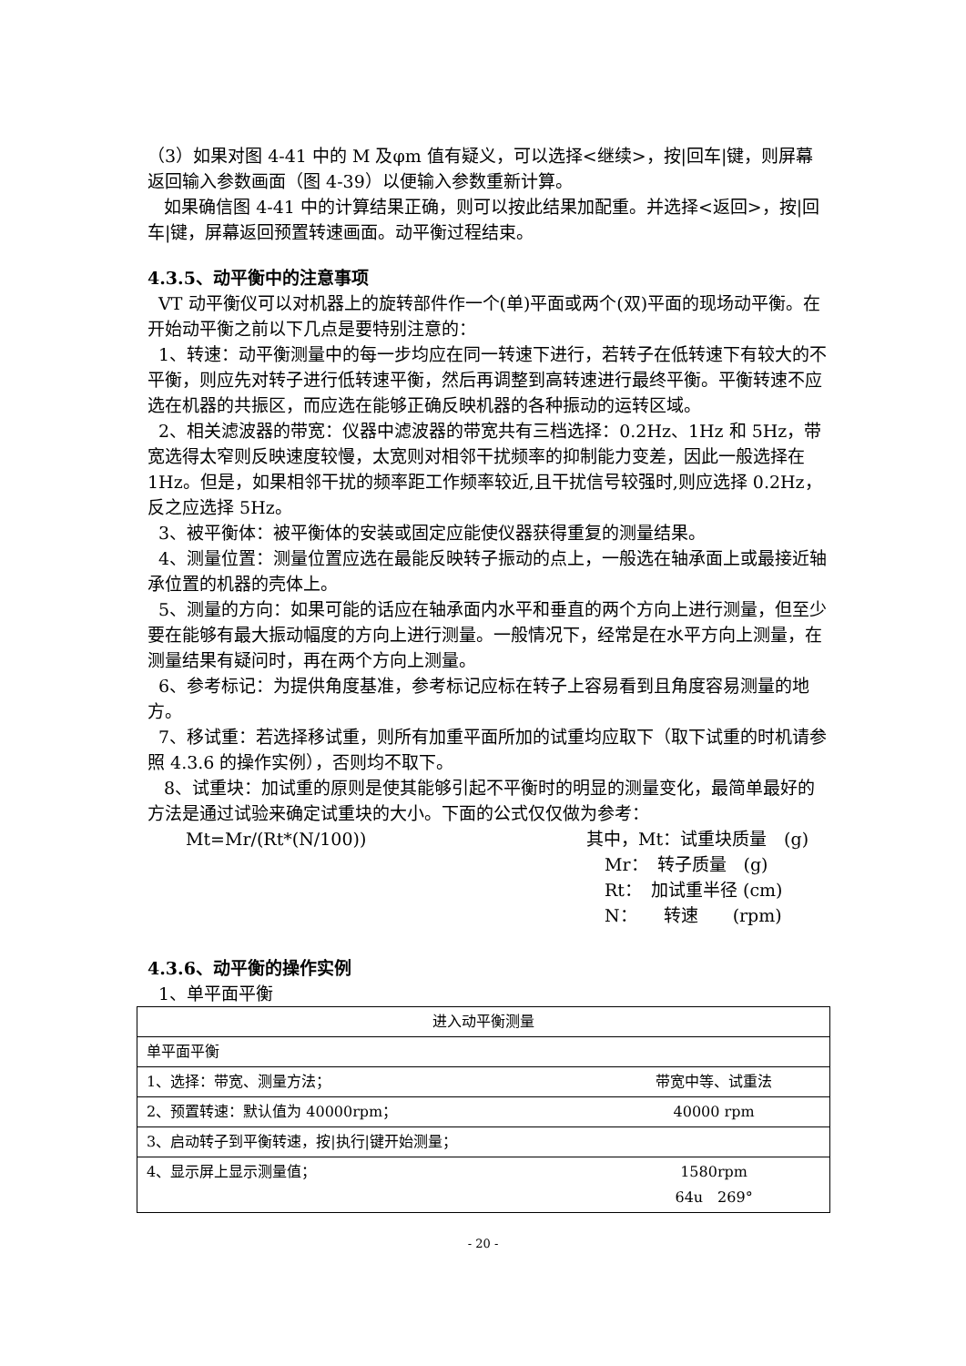（3）如果对图 4-41 中的 M 及φm 值有疑义，可以选择<继续>，按|回车|键，则屏幕返回输入参数画面（图 4-39）以便输入参数重新计算。
如果确信图 4-41 中的计算结果正确，则可以按此结果加配重。并选择<返回>，按|回车|键，屏幕返回预置转速画面。动平衡过程结束。
4.3.5、动平衡中的注意事项
VT 动平衡仪可以对机器上的旋转部件作一个(单)平面或两个(双)平面的现场动平衡。在开始动平衡之前以下几点是要特别注意的：
1、转速：动平衡测量中的每一步均应在同一转速下进行，若转子在低转速下有较大的不平衡，则应先对转子进行低转速平衡，然后再调整到高转速进行最终平衡。平衡转速不应选在机器的共振区，而应选在能够正确反映机器的各种振动的运转区域。
2、相关滤波器的带宽：仪器中滤波器的带宽共有三档选择：0.2Hz、1Hz 和 5Hz，带宽选得太窄则反映速度较慢，太宽则对相邻干扰频率的抑制能力变差，因此一般选择在 1Hz。但是，如果相邻干扰的频率距工作频率较近,且干扰信号较强时,则应选择 0.2Hz，反之应选择 5Hz。
3、被平衡体：被平衡体的安装或固定应能使仪器获得重复的测量结果。
4、测量位置：测量位置应选在最能反映转子振动的点上，一般选在轴承面上或最接近轴承位置的机器的壳体上。
5、测量的方向：如果可能的话应在轴承面内水平和垂直的两个方向上进行测量，但至少要在能够有最大振动幅度的方向上进行测量。一般情况下，经常是在水平方向上测量，在测量结果有疑问时，再在两个方向上测量。
6、参考标记：为提供角度基准，参考标记应标在转子上容易看到且角度容易测量的地方。
7、移试重：若选择移试重，则所有加重平面所加的试重均应取下（取下试重的时机请参照 4.3.6 的操作实例），否则均不取下。
8、试重块：加试重的原则是使其能够引起不平衡时的明显的测量变化，最简单最好的方法是通过试验来确定试重块的大小。下面的公式仅仅做为参考：
Mt=Mr/(Rt*(N/100)) 其中，Mt：试重块质量　(g)
Mr：　转子质量　(g)
Rt：　加试重半径 (cm)
N：　　转速　　(rpm)
4.3.6、动平衡的操作实例
1、单平面平衡
| 进入动平衡测量 | |
| 单平面平衡 | |
| 1、选择：带宽、测量方法； | 带宽中等、试重法 |
| 2、预置转速：默认值为 40000rpm； | 40000 rpm |
| 3、启动转子到平衡转速，按/执行/键开始测量； | |
| 4、显示屏上显示测量值； | 1580rpm 64u 269° |
- 20 -